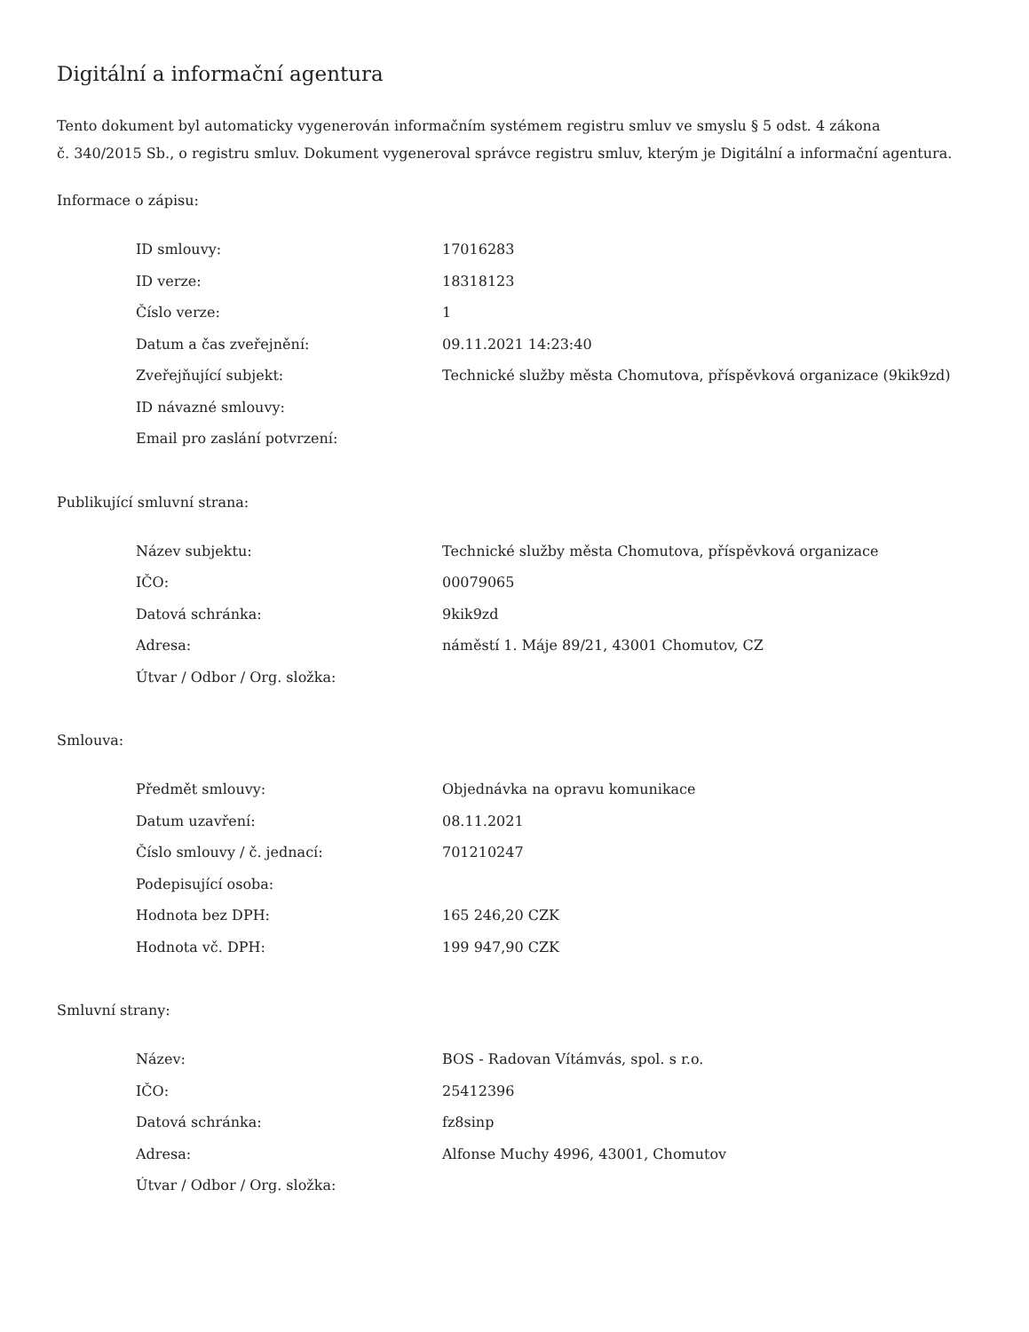Digitální a informační agentura
Tento dokument byl automaticky vygenerován informačním systémem registru smluv ve smyslu § 5 odst. 4 zákona
č. 340/2015 Sb., o registru smluv. Dokument vygeneroval správce registru smluv, kterým je Digitální a informační agentura.
Informace o zápisu:
| ID smlouvy: | 17016283 |
| ID verze: | 18318123 |
| Číslo verze: | 1 |
| Datum a čas zveřejnění: | 09.11.2021 14:23:40 |
| Zveřejňující subjekt: | Technické služby města Chomutova, příspěvková organizace (9kik9zd) |
| ID návazné smlouvy: | |
| Email pro zaslání potvrzení: | |
Publikující smluvní strana:
| Název subjektu: | Technické služby města Chomutova, příspěvková organizace |
| IČO: | 00079065 |
| Datová schránka: | 9kik9zd |
| Adresa: | náměstí 1. Máje 89/21, 43001 Chomutov, CZ |
| Útvar / Odbor / Org. složka: | |
Smlouva:
| Předmět smlouvy: | Objednávka na opravu komunikace |
| Datum uzavření: | 08.11.2021 |
| Číslo smlouvy / č. jednací: | 701210247 |
| Podepisující osoba: | |
| Hodnota bez DPH: | 165 246,20 CZK |
| Hodnota vč. DPH: | 199 947,90 CZK |
Smluvní strany:
| Název: | BOS - Radovan Vítámvás, spol. s r.o. |
| IČO: | 25412396 |
| Datová schránka: | fz8sinp |
| Adresa: | Alfonse Muchy 4996, 43001, Chomutov |
| Útvar / Odbor / Org. složka: | |